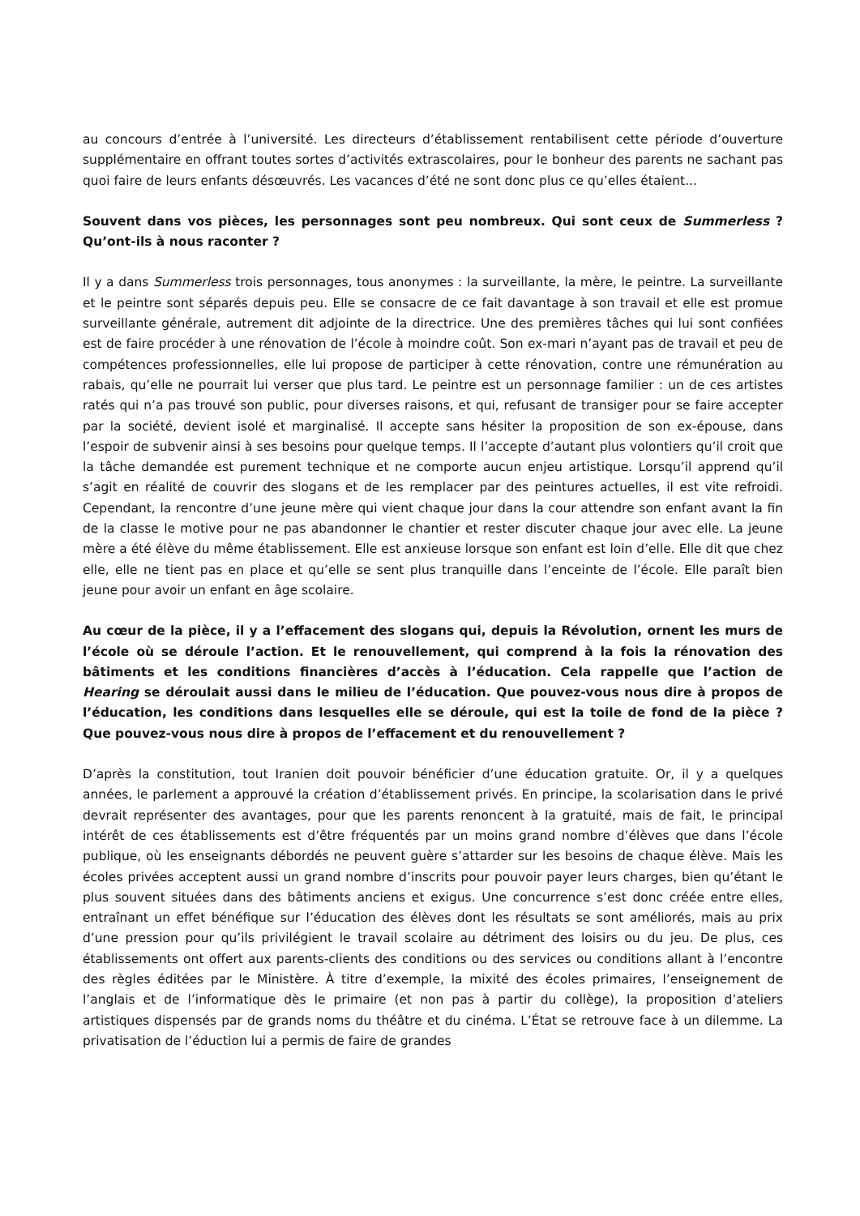au concours d’entrée à l’université. Les directeurs d’établissement rentabilisent cette période d’ouverture supplémentaire en offrant toutes sortes d’activités extrascolaires, pour le bonheur des parents ne sachant pas quoi faire de leurs enfants désœuvrés. Les vacances d’été ne sont donc plus ce qu’elles étaient...
Souvent dans vos pièces, les personnages sont peu nombreux. Qui sont ceux de Summerless ? Qu’ont-ils à nous raconter ?
Il y a dans Summerless trois personnages, tous anonymes : la surveillante, la mère, le peintre. La surveillante et le peintre sont séparés depuis peu. Elle se consacre de ce fait davantage à son travail et elle est promue surveillante générale, autrement dit adjointe de la directrice. Une des premières tâches qui lui sont confiées est de faire procéder à une rénovation de l’école à moindre coût. Son ex-mari n’ayant pas de travail et peu de compétences professionnelles, elle lui propose de participer à cette rénovation, contre une rémunération au rabais, qu’elle ne pourrait lui verser que plus tard. Le peintre est un personnage familier : un de ces artistes ratés qui n’a pas trouvé son public, pour diverses raisons, et qui, refusant de transiger pour se faire accepter par la société, devient isolé et marginalisé. Il accepte sans hésiter la proposition de son ex-épouse, dans l’espoir de subvenir ainsi à ses besoins pour quelque temps. Il l’accepte d’autant plus volontiers qu’il croit que la tâche demandée est purement technique et ne comporte aucun enjeu artistique. Lorsqu’il apprend qu’il s’agit en réalité de couvrir des slogans et de les remplacer par des peintures actuelles, il est vite refroidi. Cependant, la rencontre d’une jeune mère qui vient chaque jour dans la cour attendre son enfant avant la fin de la classe le motive pour ne pas abandonner le chantier et rester discuter chaque jour avec elle. La jeune mère a été élève du même établissement. Elle est anxieuse lorsque son enfant est loin d’elle. Elle dit que chez elle, elle ne tient pas en place et qu’elle se sent plus tranquille dans l’enceinte de l’école. Elle paraît bien jeune pour avoir un enfant en âge scolaire.
Au cœur de la pièce, il y a l’effacement des slogans qui, depuis la Révolution, ornent les murs de l’école où se déroule l’action. Et le renouvellement, qui comprend à la fois la rénovation des bâtiments et les conditions financières d’accès à l’éducation. Cela rappelle que l’action de Hearing se déroulait aussi dans le milieu de l’éducation. Que pouvez-vous nous dire à propos de l’éducation, les conditions dans lesquelles elle se déroule, qui est la toile de fond de la pièce ? Que pouvez-vous nous dire à propos de l’effacement et du renouvellement ?
D’après la constitution, tout Iranien doit pouvoir bénéficier d’une éducation gratuite. Or, il y a quelques années, le parlement a approuvé la création d’établissement privés. En principe, la scolarisation dans le privé devrait représenter des avantages, pour que les parents renoncent à la gratuité, mais de fait, le principal intérêt de ces établissements est d’être fréquentés par un moins grand nombre d’élèves que dans l’école publique, où les enseignants débordés ne peuvent guère s’attarder sur les besoins de chaque élève. Mais les écoles privées acceptent aussi un grand nombre d’inscrits pour pouvoir payer leurs charges, bien qu’étant le plus souvent situées dans des bâtiments anciens et exigus. Une concurrence s’est donc créée entre elles, entraînant un effet bénéfique sur l’éducation des élèves dont les résultats se sont améliorés, mais au prix d’une pression pour qu’ils privilégient le travail scolaire au détriment des loisirs ou du jeu. De plus, ces établissements ont offert aux parents-clients des conditions ou des services ou conditions allant à l’encontre des règles éditées par le Ministère. À titre d’exemple, la mixité des écoles primaires, l’enseignement de l’anglais et de l’informatique dès le primaire (et non pas à partir du collège), la proposition d’ateliers artistiques dispensés par de grands noms du théâtre et du cinéma. L’État se retrouve face à un dilemme. La privatisation de l’éduction lui a permis de faire de grandes